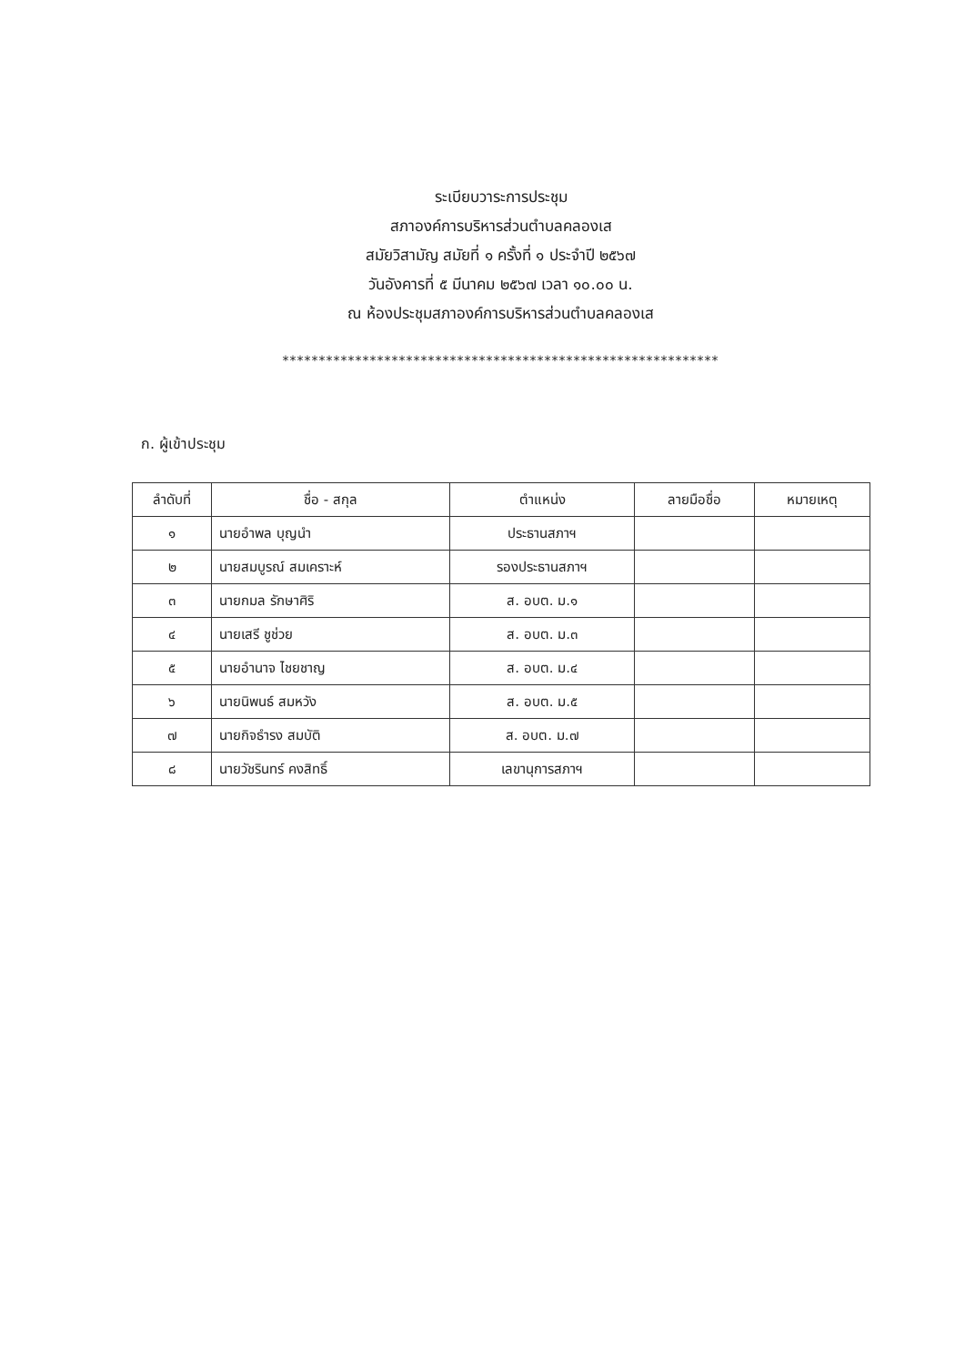ระเบียบวาระการประชุม
สภาองค์การบริหารส่วนตำบลคลองเส
สมัยวิสามัญ สมัยที่ ๑ ครั้งที่ ๑ ประจำปี ๒๕๖๗
วันอังคารที่ ๕ มีนาคม ๒๕๖๗ เวลา ๑๐.๐๐ น.
ณ ห้องประชุมสภาองค์การบริหารส่วนตำบลคลองเส
************************************************************
ก. ผู้เข้าประชุม
| ลำดับที่ | ชื่อ - สกุล | ตำแหน่ง | ลายมือชื่อ | หมายเหตุ |
| --- | --- | --- | --- | --- |
| ๑ | นายอำพล บุญนำ | ประธานสภาฯ | | |
| ๒ | นายสมบูรณ์ สมเคราะห์ | รองประธานสภาฯ | | |
| ๓ | นายกมล รักษาศิริ | ส. อบต. ม.๑ | | |
| ๔ | นายเสรี ชูช่วย | ส. อบต. ม.๓ | | |
| ๕ | นายอำนาจ ไชยชาญ | ส. อบต. ม.๔ | | |
| ๖ | นายนิพนธ์ สมหวัง | ส. อบต. ม.๕ | | |
| ๗ | นายกิจธำรง สมบัติ | ส. อบต. ม.๗ | | |
| ๘ | นายวัชรินทร์ คงสิทธิ์ | เลขานุการสภาฯ | | |